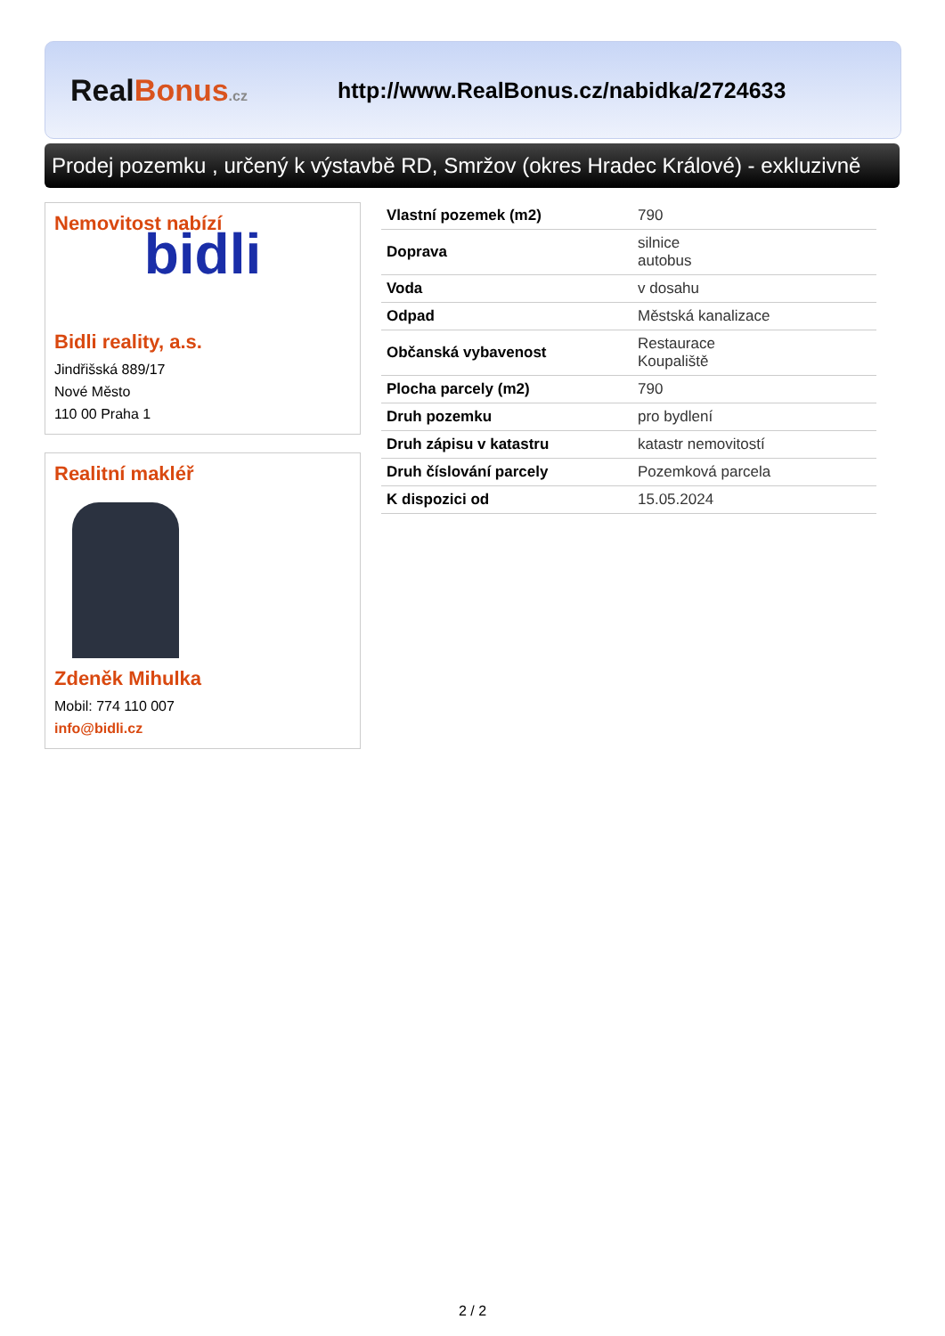RealBonus.cz
http://www.RealBonus.cz/nabidka/2724633
Prodej pozemku , určený k výstavbě RD, Smržov (okres Hradec Králové) - exkluzivně
Nemovitost nabízí
bidli
Bidli reality, a.s.
Jindřišská 889/17
Nové Město
110 00 Praha 1
Realitní makléř
Zdeněk Mihulka
Mobil: 774 110 007
info@bidli.cz
| Vlastní pozemek (m2) | 790 |
| Doprava | silnice autobus |
| Voda | v dosahu |
| Odpad | Městská kanalizace |
| Občanská vybavenost | Restaurace Koupaliště |
| Plocha parcely (m2) | 790 |
| Druh pozemku | pro bydlení |
| Druh zápisu v katastru | katastr nemovitostí |
| Druh číslování parcely | Pozemková parcela |
| K dispozici od | 15.05.2024 |
2 / 2